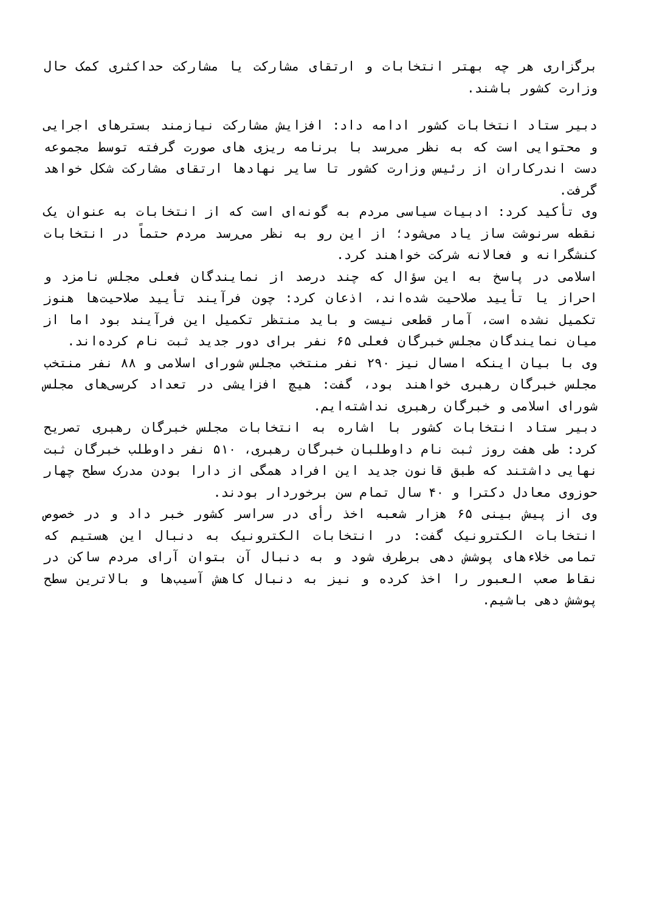برگزاری هر چه بهتر انتخابات و ارتقای مشارکت یا مشارکت حداکثری کمک حال وزارت کشور باشند.
دبیر ستاد انتخابات کشور ادامه داد: افزایش مشارکت نیازمند بسترهای اجرایی و محتوایی است که به نظر می‌رسد با برنامه ریزی های صورت گرفته توسط مجموعه دست اندرکاران از رئیس وزارت کشور تا سایر نهادها ارتقای مشارکت شکل خواهد گرفت.
وی تأکید کرد: ادبیات سیاسی مردم به گونه‌ای است که از انتخابات به عنوان یک نقطه سرنوشت ساز یاد می‌شود؛ از این رو به نظر می‌رسد مردم حتماً در انتخابات کنشگرانه و فعالانه شرکت خواهند کرد.
اسلامی در پاسخ به این سؤال که چند درصد از نمایندگان فعلی مجلس نامزد و احراز یا تأیید صلاحیت شده‌اند، اذعان کرد: چون فرآیند تأیید صلاحیت‌ها هنوز تکمیل نشده است، آمار قطعی نیست و باید منتظر تکمیل این فرآیند بود اما از میان نمایندگان مجلس خبرگان فعلی ۶۵ نفر برای دور جدید ثبت نام کرده‌اند.
وی با بیان اینکه امسال نیز ۲۹۰ نفر منتخب مجلس شورای اسلامی و ۸۸ نفر منتخب مجلس خبرگان رهبری خواهند بود، گفت: هیچ افزایشی در تعداد کرسی‌های مجلس شورای اسلامی و خبرگان رهبری نداشته‌ایم.
دبیر ستاد انتخابات کشور با اشاره به انتخابات مجلس خبرگان رهبری تصریح کرد: طی هفت روز ثبت نام داوطلبان خبرگان رهبری، ۵۱۰ نفر داوطلب خبرگان ثبت نهایی داشتند که طبق قانون جدید این افراد همگی از دارا بودن مدرک سطح چهار حوزوی معادل دکترا و ۴۰ سال تمام سن برخوردار بودند.
وی از پیش بینی ۶۵ هزار شعبه اخذ رأی در سراسر کشور خبر داد و در خصوص انتخابات الکترونیک گفت: در انتخابات الکترونیک به دنبال این هستیم که تمامی خلاءهای پوشش دهی برطرف شود و به دنبال آن بتوان آرای مردم ساکن در نقاط صعب العبور را اخذ کرده و نیز به دنبال کاهش آسیب‌ها و بالاترین سطح پوشش دهی باشیم.